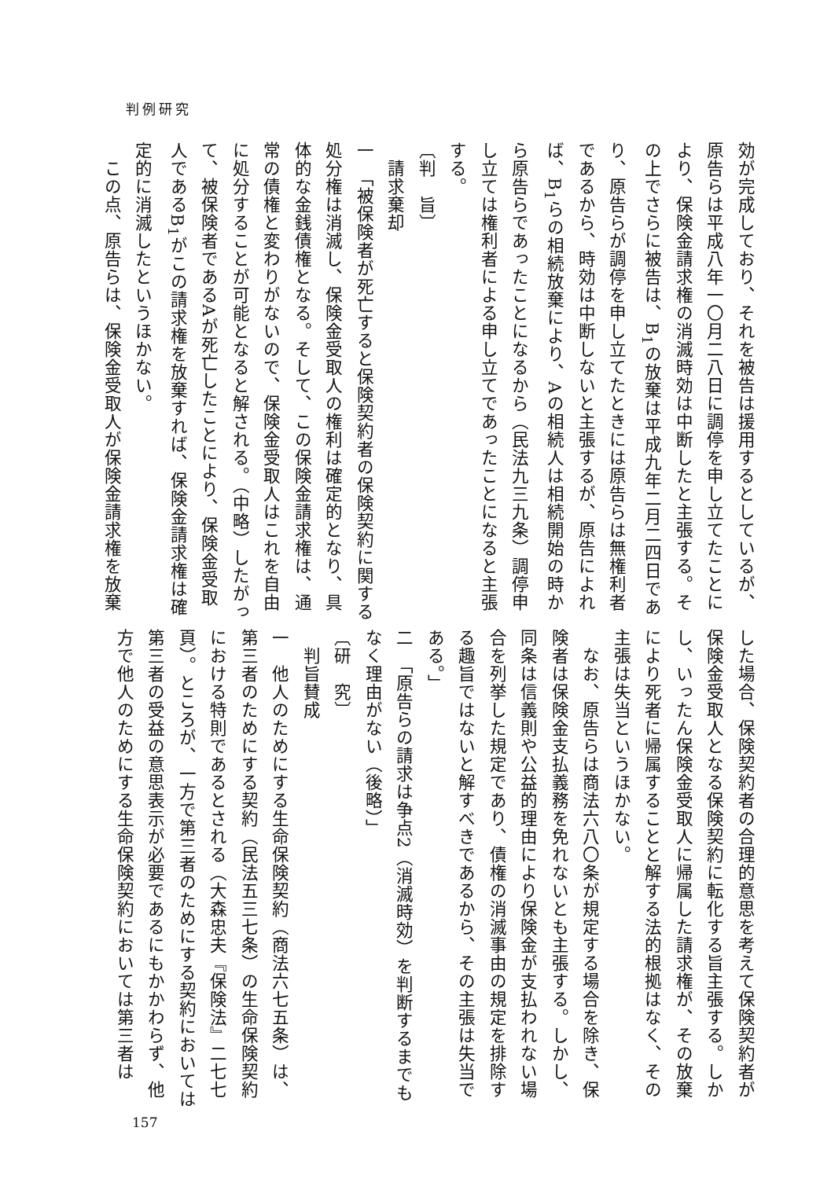判例研究
効が完成しており、それを被告は援用するとしているが、原告らは平成八年一〇月二八日に調停を申し立てたことにより、保険金請求権の消滅時効は中断したと主張する。その上でさらに被告は、B<sub>1</sub>の放棄は平成九年二月二四日であり、原告らが調停を申し立てたときには原告らは無権利者であるから、時効は中断しないと主張するが、原告によれば、B<sub>1</sub>らの相続放棄により、Aの相続人は相続開始の時から原告らであったことになるから（民法九三九条）調停申し立ては権利者による申し立てであったことになると主張する。
〔判　旨〕
　請求棄却
一　「被保険者が死亡すると保険契約者の保険契約に関する処分権は消滅し、保険金受取人の権利は確定的となり、具体的な金銭債権となる。そして、この保険金請求権は、通常の債権と変わりがないので、保険金受取人はこれを自由に処分することが可能となると解される。（中略）したがって、被保険者であるAが死亡したことにより、保険金受取人であるB<sub>1</sub>がこの請求権を放棄すれば、保険金請求権は確定的に消滅したというほかない。
　この点、原告らは、保険金受取人が保険金請求権を放棄
した場合、保険契約者の合理的意思を考えて保険契約者が保険金受取人となる保険契約に転化する旨主張する。しかし、いったん保険金受取人に帰属した請求権が、その放棄により死者に帰属することと解する法的根拠はなく、その主張は失当というほかない。
　なお、原告らは商法六八〇条が規定する場合を除き、保険者は保険金支払義務を免れないとも主張する。しかし、同条は信義則や公益的理由により保険金が支払われない場合を列挙した規定であり、債権の消滅事由の規定を排除する趣旨ではないと解すべきであるから、その主張は失当である。」
二　「原告らの請求は争点2（消滅時効）を判断するまでもなく理由がない（後略）」
〔研　究〕
　判旨賛成
一　他人のためにする生命保険契約（商法六七五条）は、第三者のためにする契約（民法五三七条）の生命保険契約における特則であるとされる（大森忠夫『保険法』二七七頁）。ところが、一方で第三者のためにする契約においては第三者の受益の意思表示が必要であるにもかかわらず、他方で他人のためにする生命保険契約においては第三者は
157